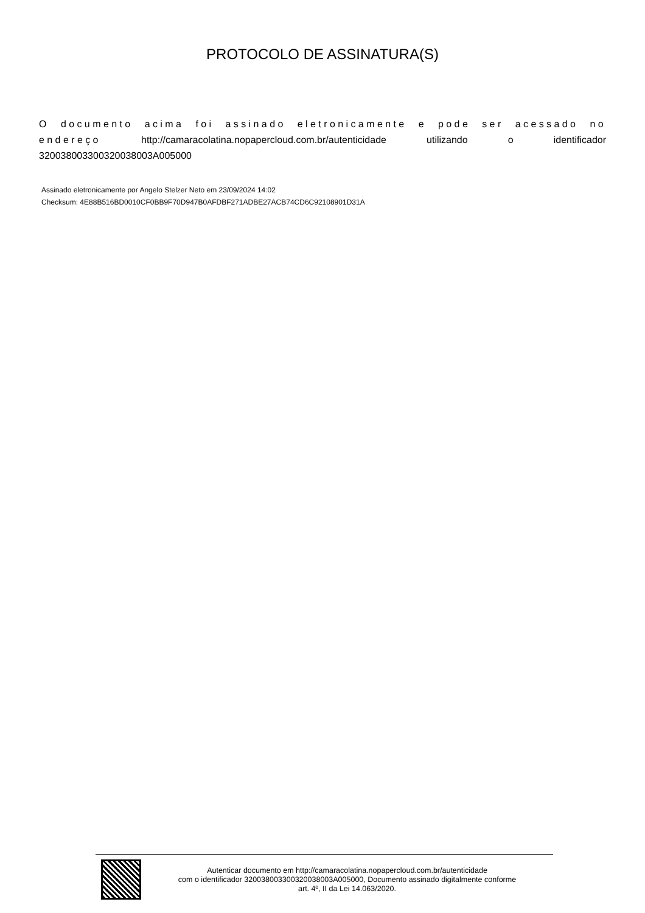PROTOCOLO DE ASSINATURA(S)
O documento acima foi assinado eletronicamente e pode ser acessado no endereço http://camaracolatina.nopapercloud.com.br/autenticidade utilizando o identificador 320038003300320038003A005000
Assinado eletronicamente por Angelo Stelzer Neto em 23/09/2024 14:02
Checksum: 4E88B516BD0010CF0BB9F70D947B0AFDBF271ADBE27ACB74CD6C92108901D31A
Autenticar documento em http://camaracolatina.nopapercloud.com.br/autenticidade
com o identificador 320038003300320038003A005000, Documento assinado digitalmente conforme
art. 4º, II da Lei 14.063/2020.